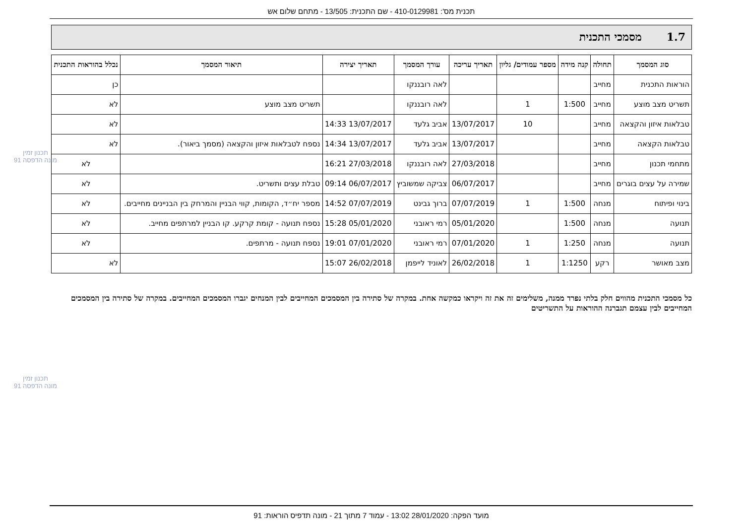תכנית מס': 410-0129981 - שם התכנית: 13/505 - מתחם שלום אש
1.7מסמכי התכנית
| סוג המסמך | תחולה | קנה מידה | מספר עמודים/ גליון | תאריך עריכה | עורך המסמך | תאריך יצירה | תיאור המסמך | נכלל בהוראות התכנית |
| --- | --- | --- | --- | --- | --- | --- | --- | --- |
| הוראות התכנית | מחייב | | | | לאה רובננקו | | | כן |
| תשריט מצב מוצע | מחייב | 1:500 | 1 | | לאה רובננקו | | תשריט מצב מוצע | לא |
| טבלאות איזון והקצאה | מחייב | | 10 | 13/07/2017 | אביב גלעד | 13/07/2017 14:33 | | לא |
| טבלאות הקצאה | מחייב | | | 13/07/2017 | אביב גלעד | 13/07/2017 14:34 | נספח לטבלאות איזון והקצאה (מסמך ביאור). | לא |
| מתחמי תכנון | מחייב | | | 27/03/2018 | לאה רובננקו | 27/03/2018 16:21 | | לא |
| שמירה על עצים בוגרים | מחייב | | | 06/07/2017 | צביקה שמשוביץ | 06/07/2017 09:14 | טבלת עצים ותשריט. | לא |
| בינוי ופיתוח | מנחה | 1:500 | 1 | 07/07/2019 | ברוך גבינט | 07/07/2019 14:52 | מספר יח״ד, הקומות, קווי הבניין והמרחק בין הבניינים מחייבים. | לא |
| תנועה | מנחה | 1:500 | | 05/01/2020 | רמי ראובני | 05/01/2020 15:28 | נספח תנועה - קומת קרקע. קו הבניין למרתפים מחייב. | לא |
| תנועה | מנחה | 1:250 | 1 | 07/01/2020 | רמי ראובני | 07/01/2020 19:01 | נספח תנועה - מרתפים. | לא |
| מצב מאושר | רקע | 1:1250 | 1 | 26/02/2018 | לאוניד לייפמן | 26/02/2018 15:07 | | לא |
כל מסמכי התכנית מהווים חלק בלתי נפרד ממנה, משלימים זה את זה ויקראו כמקשה אחת. במקרה של סתירה בין המסמכים המחייבים לבין המנחים יגברו המסמכים המחייבים. במקרה של סתירה בין המסמכים המחייבים לבין עצמם תגברנה ההוראות על התשריטים
תכנון זמין
מונה הדפסה 91
תכנון זמין
מונה הדפסה 91
מועד הפקה: 28/01/2020 13:02 - עמוד 7 מתוך 21 - מונה תדפיס הוראות: 91